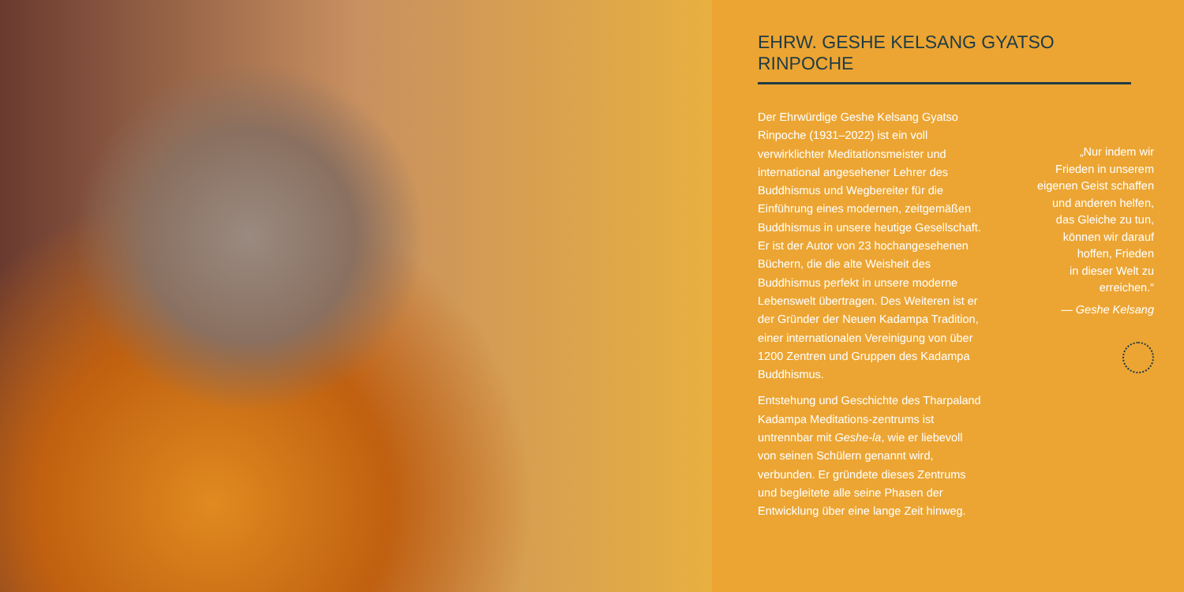EHRW. GESHE KELSANG GYATSO RINPOCHE
Der Ehrwürdige Geshe Kelsang Gyatso Rinpoche (1931–2022) ist ein voll verwirklichter Meditationsmeister und international angesehener Lehrer des Buddhismus und Wegbereiter für die Einführung eines modernen, zeitgemäßen Buddhismus in unsere heutige Gesellschaft. Er ist der Autor von 23 hochangesehenen Büchern, die die alte Weisheit des Buddhismus perfekt in unsere moderne Lebenswelt übertragen. Des Weiteren ist er der Gründer der Neuen Kadampa Tradition, einer internationalen Vereinigung von über 1200 Zentren und Gruppen des Kadampa Buddhismus.
Entstehung und Geschichte des Tharpaland Kadampa Meditations-zentrums ist untrennbar mit Geshe-la, wie er liebevoll von seinen Schülern genannt wird, verbunden. Er gründete dieses Zentrums und begleitete alle seine Phasen der Entwicklung über eine lange Zeit hinweg.
„Nur indem wir
Frieden in unserem
eigenen Geist schaffen
und anderen helfen,
das Gleiche zu tun,
können wir darauf
hoffen, Frieden
in dieser Welt zu
erreichen.“
— Geshe Kelsang